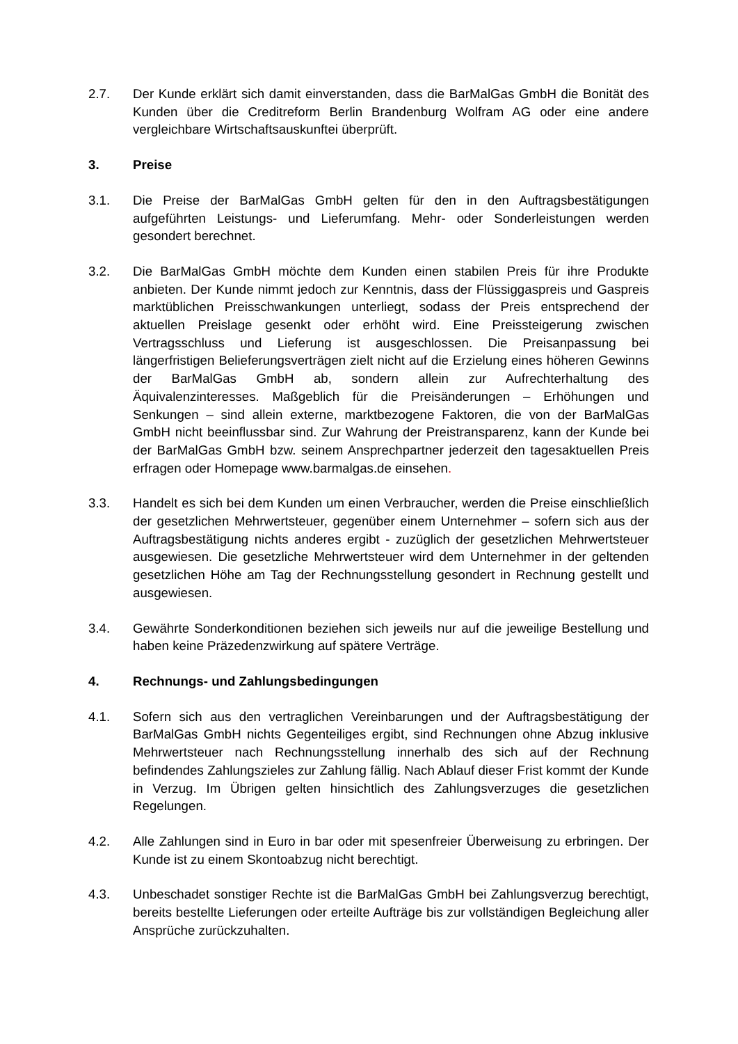2.7. Der Kunde erklärt sich damit einverstanden, dass die BarMalGas GmbH die Bonität des Kunden über die Creditreform Berlin Brandenburg Wolfram AG oder eine andere vergleichbare Wirtschaftsauskunftei überprüft.
3. Preise
3.1. Die Preise der BarMalGas GmbH gelten für den in den Auftragsbestätigungen aufgeführten Leistungs- und Lieferumfang. Mehr- oder Sonderleistungen werden gesondert berechnet.
3.2. Die BarMalGas GmbH möchte dem Kunden einen stabilen Preis für ihre Produkte anbieten. Der Kunde nimmt jedoch zur Kenntnis, dass der Flüssiggaspreis und Gaspreis marktüblichen Preisschwankungen unterliegt, sodass der Preis entsprechend der aktuellen Preislage gesenkt oder erhöht wird. Eine Preissteigerung zwischen Vertragsschluss und Lieferung ist ausgeschlossen. Die Preisanpassung bei längerfristigen Belieferungsverträgen zielt nicht auf die Erzielung eines höheren Gewinns der BarMalGas GmbH ab, sondern allein zur Aufrechterhaltung des Äquivalenzinteresses. Maßgeblich für die Preisänderungen – Erhöhungen und Senkungen – sind allein externe, marktbezogene Faktoren, die von der BarMalGas GmbH nicht beeinflussbar sind. Zur Wahrung der Preistransparenz, kann der Kunde bei der BarMalGas GmbH bzw. seinem Ansprechpartner jederzeit den tagesaktuellen Preis erfragen oder Homepage www.barmalgas.de einsehen.
3.3. Handelt es sich bei dem Kunden um einen Verbraucher, werden die Preise einschließlich der gesetzlichen Mehrwertsteuer, gegenüber einem Unternehmer – sofern sich aus der Auftragsbestätigung nichts anderes ergibt - zuzüglich der gesetzlichen Mehrwertsteuer ausgewiesen. Die gesetzliche Mehrwertsteuer wird dem Unternehmer in der geltenden gesetzlichen Höhe am Tag der Rechnungsstellung gesondert in Rechnung gestellt und ausgewiesen.
3.4. Gewährte Sonderkonditionen beziehen sich jeweils nur auf die jeweilige Bestellung und haben keine Präzedenzwirkung auf spätere Verträge.
4. Rechnungs- und Zahlungsbedingungen
4.1. Sofern sich aus den vertraglichen Vereinbarungen und der Auftragsbestätigung der BarMalGas GmbH nichts Gegenteiliges ergibt, sind Rechnungen ohne Abzug inklusive Mehrwertsteuer nach Rechnungsstellung innerhalb des sich auf der Rechnung befindendes Zahlungszieles zur Zahlung fällig. Nach Ablauf dieser Frist kommt der Kunde in Verzug. Im Übrigen gelten hinsichtlich des Zahlungsverzuges die gesetzlichen Regelungen.
4.2. Alle Zahlungen sind in Euro in bar oder mit spesenfreier Überweisung zu erbringen. Der Kunde ist zu einem Skontoabzug nicht berechtigt.
4.3. Unbeschadet sonstiger Rechte ist die BarMalGas GmbH bei Zahlungsverzug berechtigt, bereits bestellte Lieferungen oder erteilte Aufträge bis zur vollständigen Begleichung aller Ansprüche zurückzuhalten.